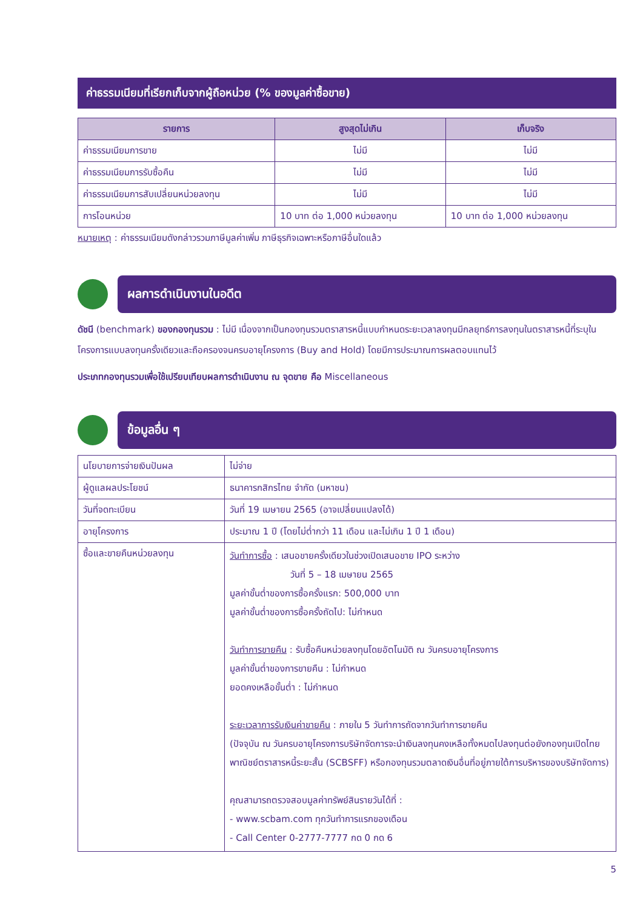ค่าธรรมเนียมที่เรียกเก็บจากผู้ถือหน่วย (% ของมูลค่าซื้อขาย)
| รายการ | สูงสุดไม่เกิน | เก็บจริง |
| --- | --- | --- |
| ค่าธรรมเนียมการขาย | ไม่มี | ไม่มี |
| ค่าธรรมเนียมการรับซื้อคืน | ไม่มี | ไม่มี |
| ค่าธรรมเนียมการสับเปลี่ยนหน่วยลงทุน | ไม่มี | ไม่มี |
| การโอนหน่วย | 10 บาท ต่อ 1,000 หน่วยลงทุน | 10 บาท ต่อ 1,000 หน่วยลงทุน |
หมายเหตุ : ค่าธรรมเนียมดังกล่าวรวมภาษีมูลค่าเพิ่ม ภาษีธุรกิจเฉพาะหรือภาษีอื่นใดแล้ว
ผลการดำเนินงานในอดีต
ดัชนี (benchmark) ของกองทุนรวม : ไม่มี เนื่องจากเป็นกองทุนรวมตราสารหนี้แบบกำหนดระยะเวลาลงทุนมีกลยุทธ์การลงทุนในตราสารหนี้ที่ระบุในโครงการแบบลงทุนครั้งเดียวและถือครองจนครบอายุโครงการ (Buy and Hold) โดยมีการประมาณการผลตอบแทนไว้
ประเภทกองทุนรวมเพื่อใช้เปรียบเทียบผลการดำเนินงาน ณ จุดขาย คือ Miscellaneous
ข้อมูลอื่น ๆ
| นโยบายการจ่ายเงินปันผล | ไม่จ่าย |
| ผู้ดูแลผลประโยชน์ | ธนาคารกสิกรไทย จำกัด (มหาชน) |
| วันที่จดทะเบียน | วันที่ 19 เมษายน 2565 (อาจเปลี่ยนแปลงได้) |
| อายุโครงการ | ประมาณ 1 ปี (โดยไม่ต่ำกว่า 11 เดือน และไม่เกิน 1 ปี 1 เดือน) |
| ซื้อและขายคืนหน่วยลงทุน | วันทำการซื้อ : เสนอขายครั้งเดียวในช่วงเปิดเสนอขาย IPO ระหว่าง วันที่ 5 – 18 เมษายน 2565 มูลค่าขั้นต่ำของการซื้อครั้งแรก: 500,000 บาท มูลค่าขั้นต่ำของการซื้อครั้งถัดไป: ไม่กำหนด วันทำการขายคืน : รับซื้อคืนหน่วยลงทุนโดยอัตโนมัติ ณ วันครบอายุโครงการ มูลค่าขั้นต่ำของการขายคืน : ไม่กำหนด ยอดคงเหลือขั้นต่ำ : ไม่กำหนด ระยะเวลาการรับเงินค่าขายคืน : ภายใน 5 วันทำการถัดจากวันทำการขายคืน (ปัจจุบัน ณ วันครบอายุโครงการบริษัทจัดการจะนำเงินลงทุนคงเหลือทั้งหมดไปลงทุนต่อยังกองทุนเปิดไทยพาณิชย์ตราสารหนี้ระยะสั้น (SCBSFF) หรือกองทุนรวมตลาดเงินอื่นที่อยู่ภายใต้การบริหารของบริษัทจัดการ) คุณสามารถตรวจสอบมูลค่าทรัพย์สินรายวันได้ที่ : - www.scbam.com ทุกวันทำการแรกของเดือน - Call Center 0-2777-7777 กด 0 กด 6 |
5